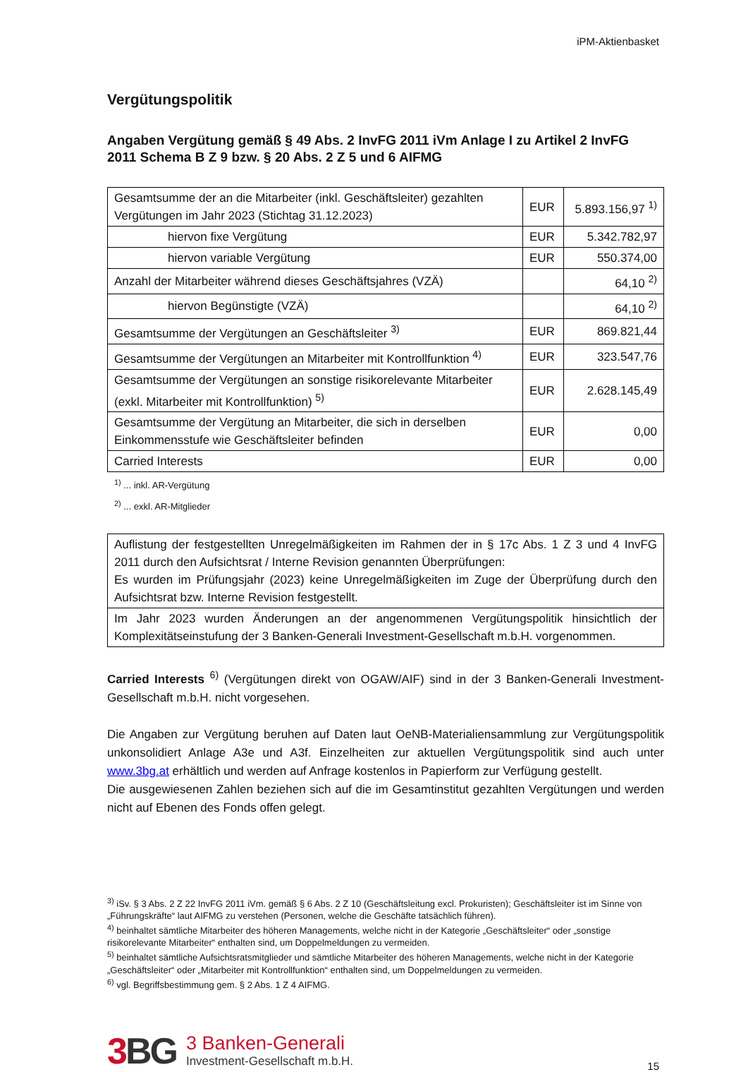iPM-Aktienbasket
Vergütungspolitik
Angaben Vergütung gemäß § 49 Abs. 2 InvFG 2011 iVm Anlage I zu Artikel 2 InvFG 2011 Schema B Z 9 bzw. § 20 Abs. 2 Z 5 und 6 AIFMG
| Gesamtsumme der an die Mitarbeiter (inkl. Geschäftsleiter) gezahlten Vergütungen im Jahr 2023 (Stichtag 31.12.2023) | EUR | 5.893.156,97 <sup>1)</sup> |
| hiervon fixe Vergütung | EUR | 5.342.782,97 |
| hiervon variable Vergütung | EUR | 550.374,00 |
| Anzahl der Mitarbeiter während dieses Geschäftsjahres (VZÄ) | | 64,10 <sup>2)</sup> |
| hiervon Begünstigte (VZÄ) | | 64,10 <sup>2)</sup> |
| Gesamtsumme der Vergütungen an Geschäftsleiter <sup>3)</sup> | EUR | 869.821,44 |
| Gesamtsumme der Vergütungen an Mitarbeiter mit Kontrollfunktion <sup>4)</sup> | EUR | 323.547,76 |
| Gesamtsumme der Vergütungen an sonstige risikorelevante Mitarbeiter (exkl. Mitarbeiter mit Kontrollfunktion) <sup>5)</sup> | EUR | 2.628.145,49 |
| Gesamtsumme der Vergütung an Mitarbeiter, die sich in derselben Einkommensstufe wie Geschäftsleiter befinden | EUR | 0,00 |
| Carried Interests | EUR | 0,00 |
<sup>1)</sup> ... inkl. AR-Vergütung
<sup>2)</sup> ... exkl. AR-Mitglieder
| Auflistung der festgestellten Unregelmäßigkeiten im Rahmen der in § 17c Abs. 1 Z 3 und 4 InvFG 2011 durch den Aufsichtsrat / Interne Revision genannten Überprüfungen: Es wurden im Prüfungsjahr (2023) keine Unregelmäßigkeiten im Zuge der Überprüfung durch den Aufsichtsrat bzw. Interne Revision festgestellt. |
| Im Jahr 2023 wurden Änderungen an der angenommenen Vergütungspolitik hinsichtlich der Komplexitätseinstufung der 3 Banken-Generali Investment-Gesellschaft m.b.H. vorgenommen. |
Carried Interests <sup>6)</sup> (Vergütungen direkt von OGAW/AIF) sind in der 3 Banken-Generali Investment-Gesellschaft m.b.H. nicht vorgesehen.
Die Angaben zur Vergütung beruhen auf Daten laut OeNB-Materialiensammlung zur Vergütungspolitik unkonsolidiert Anlage A3e und A3f. Einzelheiten zur aktuellen Vergütungspolitik sind auch unter www.3bg.at erhältlich und werden auf Anfrage kostenlos in Papierform zur Verfügung gestellt.
Die ausgewiesenen Zahlen beziehen sich auf die im Gesamtinstitut gezahlten Vergütungen und werden nicht auf Ebenen des Fonds offen gelegt.
<sup>3)</sup> iSv. § 3 Abs. 2 Z 22 InvFG 2011 iVm. gemäß § 6 Abs. 2 Z 10 (Geschäftsleitung excl. Prokuristen); Geschäftsleiter ist im Sinne von „Führungskräfte“ laut AIFMG zu verstehen (Personen, welche die Geschäfte tatsächlich führen).
<sup>4)</sup> beinhaltet sämtliche Mitarbeiter des höheren Managements, welche nicht in der Kategorie „Geschäftsleiter“ oder „sonstige risikorelevante Mitarbeiter“ enthalten sind, um Doppelmeldungen zu vermeiden.
<sup>5)</sup> beinhaltet sämtliche Aufsichtsratsmitglieder und sämtliche Mitarbeiter des höheren Managements, welche nicht in der Kategorie „Geschäftsleiter“ oder „Mitarbeiter mit Kontrollfunktion“ enthalten sind, um Doppelmeldungen zu vermeiden.
<sup>6)</sup> vgl. Begriffsbestimmung gem. § 2 Abs. 1 Z 4 AIFMG.
3BG
3 Banken-Generali
Investment-Gesellschaft m.b.H.
15